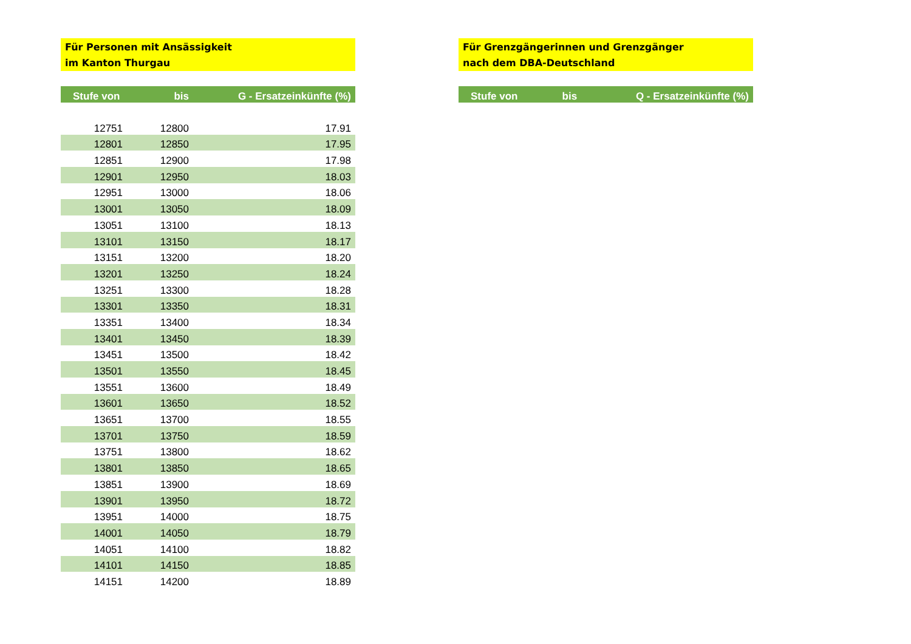Für Personen mit Ansässigkeit
im Kanton Thurgau
| Stufe von | bis | G - Ersatzeinkünfte (%) |
| --- | --- | --- |
| 12751 | 12800 | 17.91 |
| 12801 | 12850 | 17.95 |
| 12851 | 12900 | 17.98 |
| 12901 | 12950 | 18.03 |
| 12951 | 13000 | 18.06 |
| 13001 | 13050 | 18.09 |
| 13051 | 13100 | 18.13 |
| 13101 | 13150 | 18.17 |
| 13151 | 13200 | 18.20 |
| 13201 | 13250 | 18.24 |
| 13251 | 13300 | 18.28 |
| 13301 | 13350 | 18.31 |
| 13351 | 13400 | 18.34 |
| 13401 | 13450 | 18.39 |
| 13451 | 13500 | 18.42 |
| 13501 | 13550 | 18.45 |
| 13551 | 13600 | 18.49 |
| 13601 | 13650 | 18.52 |
| 13651 | 13700 | 18.55 |
| 13701 | 13750 | 18.59 |
| 13751 | 13800 | 18.62 |
| 13801 | 13850 | 18.65 |
| 13851 | 13900 | 18.69 |
| 13901 | 13950 | 18.72 |
| 13951 | 14000 | 18.75 |
| 14001 | 14050 | 18.79 |
| 14051 | 14100 | 18.82 |
| 14101 | 14150 | 18.85 |
| 14151 | 14200 | 18.89 |
Für Grenzgängerinnen und Grenzgänger
nach dem DBA-Deutschland
| Stufe von | bis | Q - Ersatzeinkünfte (%) |
| --- | --- | --- |